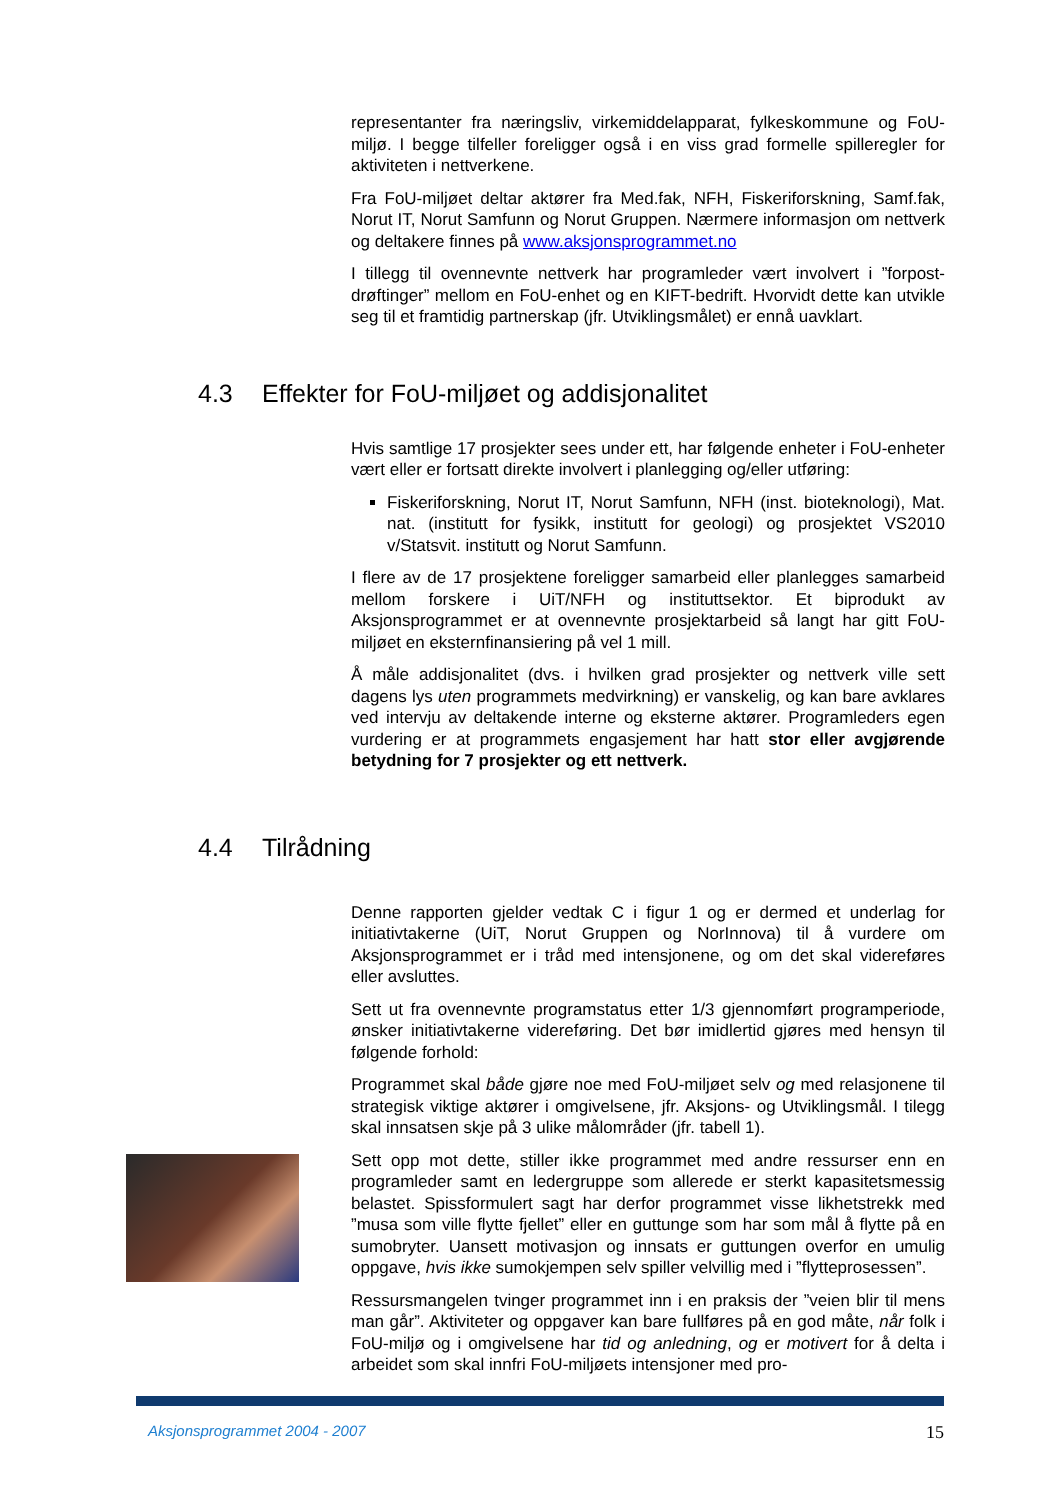representanter fra næringsliv, virkemiddelapparat, fylkeskommune og FoU-miljø. I begge tilfeller foreligger også i en viss grad formelle spilleregler for aktiviteten i nettverkene.
Fra FoU-miljøet deltar aktører fra Med.fak, NFH, Fiskeriforskning, Samf.fak, Norut IT, Norut Samfunn og Norut Gruppen. Nærmere informasjon om nettverk og deltakere finnes på www.aksjonsprogrammet.no
I tillegg til ovennevnte nettverk har programleder vært involvert i ”forpost-drøftinger” mellom en FoU-enhet og en KIFT-bedrift. Hvorvidt dette kan utvikle seg til et framtidig partnerskap (jfr. Utviklingsmålet) er ennå uavklart.
4.3 Effekter for FoU-miljøet og addisjonalitet
Hvis samtlige 17 prosjekter sees under ett, har følgende enheter i FoU-enheter vært eller er fortsatt direkte involvert i planlegging og/eller utføring:
Fiskeriforskning, Norut IT, Norut Samfunn, NFH (inst. bioteknologi), Mat. nat. (institutt for fysikk, institutt for geologi) og prosjektet VS2010 v/Statsvit. institutt og Norut Samfunn.
I flere av de 17 prosjektene foreligger samarbeid eller planlegges samarbeid mellom forskere i UiT/NFH og instituttsektor. Et biprodukt av Aksjonsprogrammet er at ovennevnte prosjektarbeid så langt har gitt FoU-miljøet en eksternfinansiering på vel 1 mill.
Å måle addisjonalitet (dvs. i hvilken grad prosjekter og nettverk ville sett dagens lys uten programmets medvirkning) er vanskelig, og kan bare avklares ved intervju av deltakende interne og eksterne aktører. Programleders egen vurdering er at programmets engasjement har hatt stor eller avgjørende betydning for 7 prosjekter og ett nettverk.
4.4 Tilrådning
Denne rapporten gjelder vedtak C i figur 1 og er dermed et underlag for initiativtakerne (UiT, Norut Gruppen og NorInnova) til å vurdere om Aksjonsprogrammet er i tråd med intensjonene, og om det skal videreføres eller avsluttes.
Sett ut fra ovennevnte programstatus etter 1/3 gjennomført programperiode, ønsker initiativtakerne videreføring. Det bør imidlertid gjøres med hensyn til følgende forhold:
Programmet skal både gjøre noe med FoU-miljøet selv og med relasjonene til strategisk viktige aktører i omgivelsene, jfr. Aksjons- og Utviklingsmål. I tilegg skal innsatsen skje på 3 ulike målområder (jfr. tabell 1).
Sett opp mot dette, stiller ikke programmet med andre ressurser enn en programleder samt en ledergruppe som allerede er sterkt kapasitetsmessig belastet. Spissformulert sagt har derfor programmet visse likhetstrekk med ”musa som ville flytte fjellet” eller en guttunge som har som mål å flytte på en sumobryter. Uansett motivasjon og innsats er guttungen overfor en umulig oppgave, hvis ikke sumokjempen selv spiller velvillig med i ”flytteprosessen”.
Ressursmangelen tvinger programmet inn i en praksis der ”veien blir til mens man går”. Aktiviteter og oppgaver kan bare fullføres på en god måte, når folk i FoU-miljø og i omgivelsene har tid og anledning, og er motivert for å delta i arbeidet som skal innfri FoU-miljøets intensjoner med pro-
Aksjonsprogrammet 2004 - 2007 15